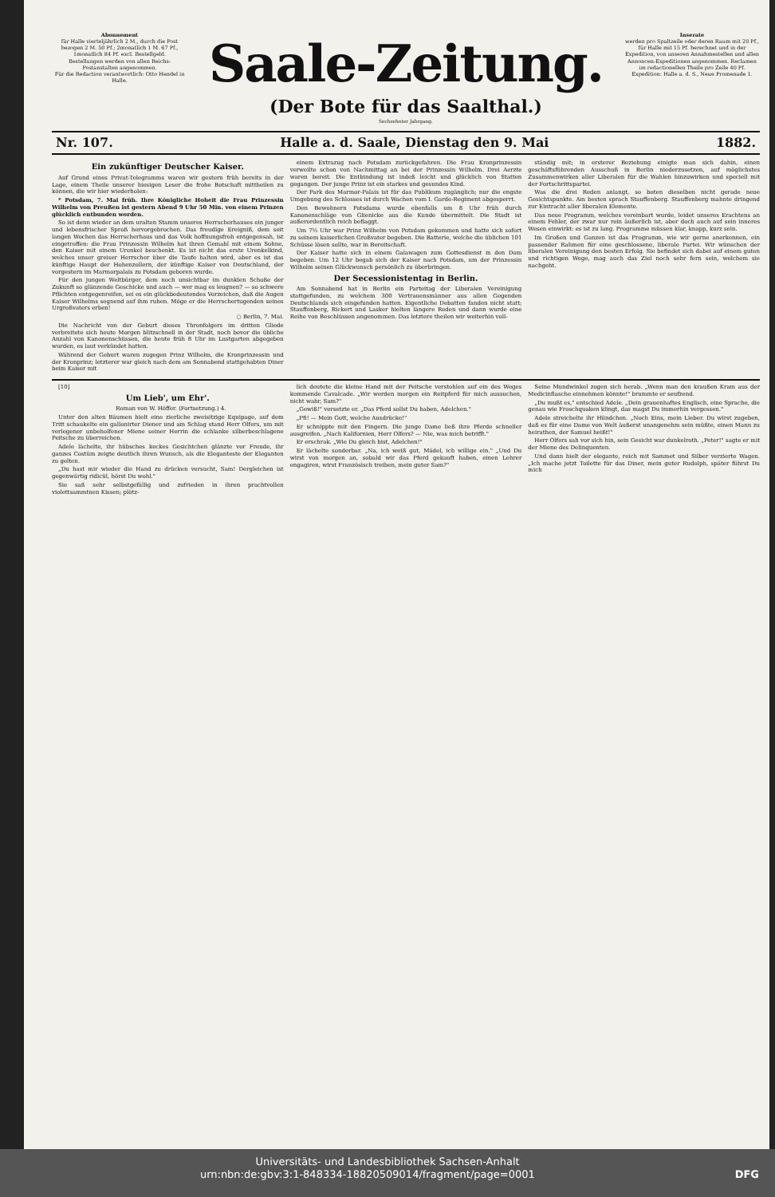Abonnement
für Halle vierteljährlich 2 M., durch die Post bezogen 2 M. 50 Pf.; 2monatlich 1 M. 67 Pf., 1monatlich 84 Pf. excl. Bestellgeld.
Bestellungen werden von allen Reichs-Postanstalten angenommen.
Für die Redaction verantwortlich: Otto Hendel in Halle.
Saale-Zeitung.
(Der Bote für das Saalthal.)
Sechzehnter Jahrgang.
Inserate
werden pro Spaltzeile oder deren Raum mit 20 Pf., für Halle mit 15 Pf. berechnet und in der Expedition, von unseren Annahmestellen und allen Annoncen-Expeditionen angenommen. Reclamen im redactionellen Theile pro Zeile 40 Pf.
Expedition: Halle a. d. S., Neue Promenade 1.
Nr. 107. Halle a. d. Saale, Dienstag den 9. Mai 1882.
Ein zukünftiger Deutscher Kaiser.
Auf Grund eines Privat-Telegramms waren wir gestern früh bereits in der Lage, einem Theile unserer hiesigen Leser die frohe Botschaft mittheilen zu können, die wir hier wiederholen:
* Potsdam, 7. Mai früh. Ihre Königliche Hoheit die Frau Prinzessin Wilhelm von Preußen ist gestern Abend 9 Uhr 50 Min. von einem Prinzen glücklich entbunden worden.
So ist denn wieder an dem uralten Stamm unseres Herrscherhauses ein junger und lebensfrischer Sproß hervorgebrochen. Das freudige Ereigniß, dem seit langen Wochen das Herrscherhaus und das Volk hoffnungsfroh entgegensah, ist eingetroffen: die Frau Prinzessin Wilhelm hat ihren Gemahl mit einem Sohne, den Kaiser mit einem Urenkel beschenkt. Es ist nicht das erste Urenkelkind, welches unser greiser Herrscher über die Taufe halten wird, aber es ist das künftige Haupt der Hohenzollern, der künftige Kaiser von Deutschland, der vorgestern im Marmorpalais zu Potsdam geboren wurde.
Für den jungen Weltbürger, dem noch unsichtbar im dunklen Schoße der Zukunft so glänzende Geschicke und auch — wer mag es leugnen? — so schwere Pflichten entgegenreifen, sei es ein glückbedeutendes Vorzeichen, daß die Augen Kaiser Wilhelms segnend auf ihm ruhen. Möge er die Herrschertugenden seines Urgroßvaters erben!
○ Berlin, 7. Mai.
Die Nachricht von der Geburt dieses Thronfolgers im dritten Gliede verbreitete sich heute Morgen blitzschnell in der Stadt, noch bevor die übliche Anzahl von Kanonenschüssen, die heute früh 8 Uhr im Lustgarten abgegeben wurden, es laut verkündet hatten.
Während der Geburt waren zugegen Prinz Wilhelm, die Kronprinzessin und der Kronprinz; letzterer war gleich nach dem am Sonnabend stattgehabten Diner beim Kaiser mit
einem Extrazug nach Potsdam zurückgefahren. Die Frau Kronprinzessin verweilte schon von Nachmittag an bei der Prinzessin Wilhelm. Drei Aerzte waren bereit. Die Entbindung ist indeß leicht und glücklich von Statten gegangen. Der junge Prinz ist ein starkes und gesundes Kind.
Der Park des Marmor-Palais ist für das Publikum zugänglich; nur die engste Umgebung des Schlosses ist durch Wachen vom I. Garde-Regiment abgesperrt.
Den Bewohnern Potsdams wurde ebenfalls um 8 Uhr früh durch Kanonenschläge von Glienicke aus die Kunde übermittelt. Die Stadt ist außerordentlich reich beflaggt.
Um 7½ Uhr war Prinz Wilhelm von Potsdam gekommen und hatte sich sofort zu seinem kaiserlichen Großvater begeben. Die Batterie, welche die üblichen 101 Schüsse lösen sollte, war in Bereitschaft.
Der Kaiser hatte sich in einem Galawagen zum Gottesdienst in den Dom begeben. Um 12 Uhr begab sich der Kaiser nach Potsdam, um der Prinzessin Wilhelm seinen Glückwunsch persönlich zu überbringen.
Der Secessionistentag in Berlin.
Am Sonnabend hat in Berlin ein Parteitag der Liberalen Vereinigung stattgefunden, zu welchem 300 Vertrauensmänner aus allen Gegenden Deutschlands sich eingefunden hatten. Eigentliche Debatten fanden nicht statt; Stauffenberg, Rickert und Lasker hielten längere Reden und dann wurde eine Reihe von Beschlüssen angenommen. Das letztere theilen wir weiterhin voll-
ständig mit; in ersterer Beziehung einigte man sich dahin, einen geschäftsführenden Ausschuß in Berlin niederzusetzen, auf möglichstes Zusammenwirken aller Liberalen für die Wahlen hinzuwirken und speciell mit der Fortschrittspartei.
Was die drei Reden anlangt, so boten dieselben nicht gerade neue Gesichtspunkte. Am besten sprach Stauffenberg. Stauffenberg mahnte dringend zur Eintracht aller liberalen Elemente.
Das neue Programm, welches vereinbart wurde, leidet unseres Erachtens an einem Fehler, der zwar nur rein äußerlich ist, aber doch auch auf sein inneres Wesen einwirkt: es ist zu lang. Programme müssen klar, knapp, kurz sein.
Im Großen und Ganzen ist das Programm, wie wir gerne anerkennen, ein passender Rahmen für eine geschlossene, liberale Partei. Wir wünschen der liberalen Vereinigung den besten Erfolg. Sie befindet sich dabei auf einem guten und richtigen Wege, mag auch das Ziel noch sehr fern sein, welchem sie nachgeht.
[10]
Um Lieb', um Ehr'.
Roman von W. Höffer. (Fortsetzung.) 4.
Unter den alten Bäumen hielt eine zierliche zweisitzige Equipage, auf dem Tritt schaukelte ein gallonirter Diener und am Schlag stand Herr Olfers, um mit verlegener unbeholfener Miene seiner Herrin die schlanke silberbeschlagene Peitsche zu überreichen.
Adele lächelte, ihr hübsches keckes Gesichtchen glänzte vor Freude, ihr ganzes Costüm zeigte deutlich ihren Wunsch, als die Eleganteste der Eleganten zu gelten.
„Du hast mir wieder die Hand zu drücken versucht, Sam! Dergleichen ist gegenwärtig ridicül, hörst Du wohl."
Sie saß sehr selbstgefällig und zufrieden in ihren prachtvollen violettsammtnen Kissen; plötz-
lich deutete die kleine Hand mit der Peitsche verstohlen auf ein des Weges kommende Cavalcade. „Wir werden morgen ein Reitpferd für mich aussuchen, nicht wahr, Sam?"
„Gewiß!" versetzte er. „Das Pferd sollst Du haben, Adelchen."
„Pfi! — Mein Gott, welche Ausdrücke!"
Er schnippte mit den Fingern. Die junge Dame ließ ihre Pferde schneller ausgreifen. „Nach Kalifornien, Herr Olfers? — Nie, was mich betrifft."
Er erschrak. „Wie Du gleich bist, Adelchen!"
Er lächelte sonderbar. „Na, ich weiß gut, Mädel, ich willige ein." „Und Du wirst von morgen an, sobald wir das Pferd gekauft haben, einen Lehrer engagiren, wirst Französisch treiben, mein guter Sam?"
Seine Mundwinkel zogen sich herab. „Wenn man den kraußen Kram aus der Medicinflasche einnehmen könnte!" brummte er seufzend.
„Du mußt es," entschied Adele. „Dein grauenhaftes Englisch, eine Sprache, die genau wie Froschquaken klingt, das magst Du immerhin vergessen."
Adele streichelte ihr Hündchen. „Noch Eins, mein Lieber. Du wirst zugeben, daß es für eine Dame von Welt äußerst unangenehm sein müßte, einen Mann zu heirathen, der Samuel heißt!"
Herr Olfers sah vor sich hin, sein Gesicht war dunkelroth. „Peter!" sagte er mit der Miene des Delinquenten.
Und dann hielt der elegante, reich mit Sammet und Silber verzierte Wagen. „Ich mache jetzt Toilette für das Diner, mein guter Rudolph, später führst Du mich
Universitäts- und Landesbibliothek Sachsen-Anhalt
urn:nbn:de:gbv:3:1-848334-18820509014/fragment/page=0001 DFG